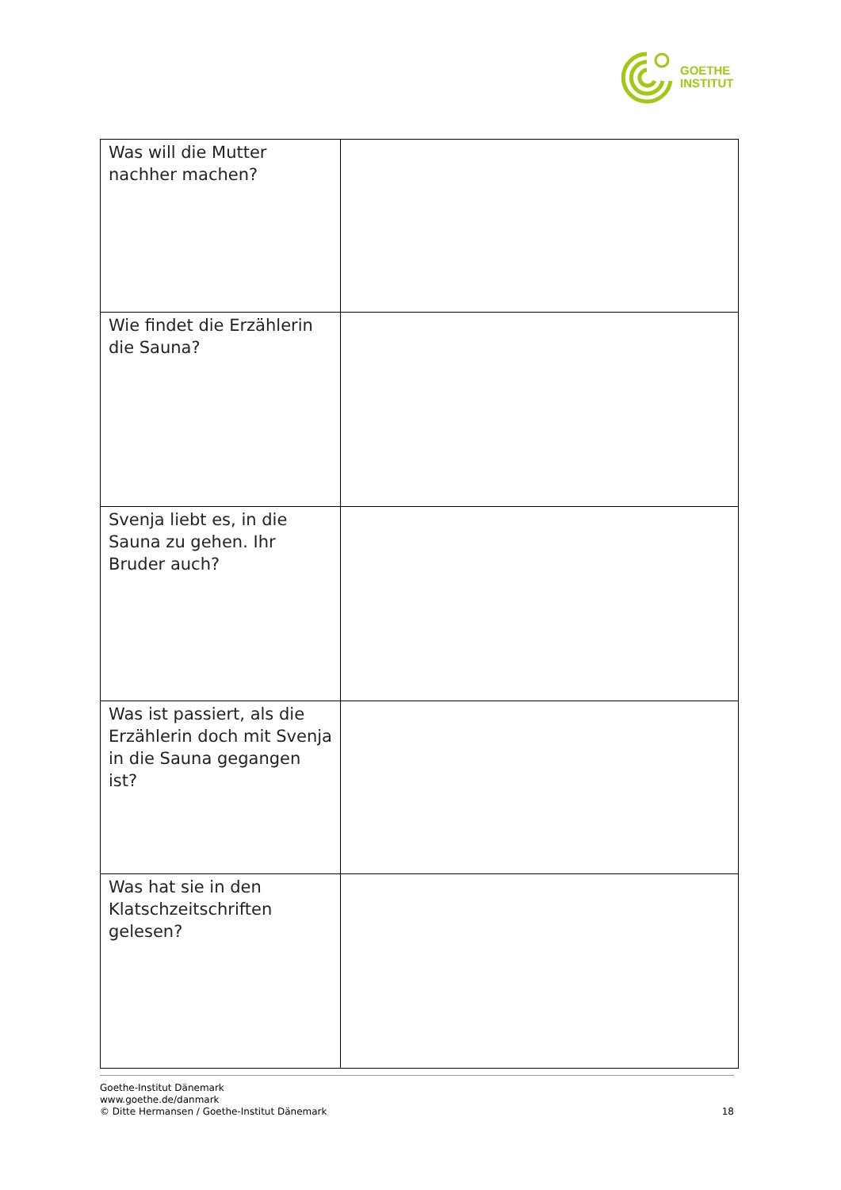GOETHE
INSTITUT
| Was will die Mutter nachher machen? | |
| Wie findet die Erzählerin die Sauna? | |
| Svenja liebt es, in die Sauna zu gehen. Ihr Bruder auch? | |
| Was ist passiert, als die Erzählerin doch mit Svenja in die Sauna gegangen ist? | |
| Was hat sie in den Klatschzeitschriften gelesen? | |
Goethe-Institut Dänemark
www.goethe.de/danmark
© Ditte Hermansen / Goethe-Institut Dänemark
18